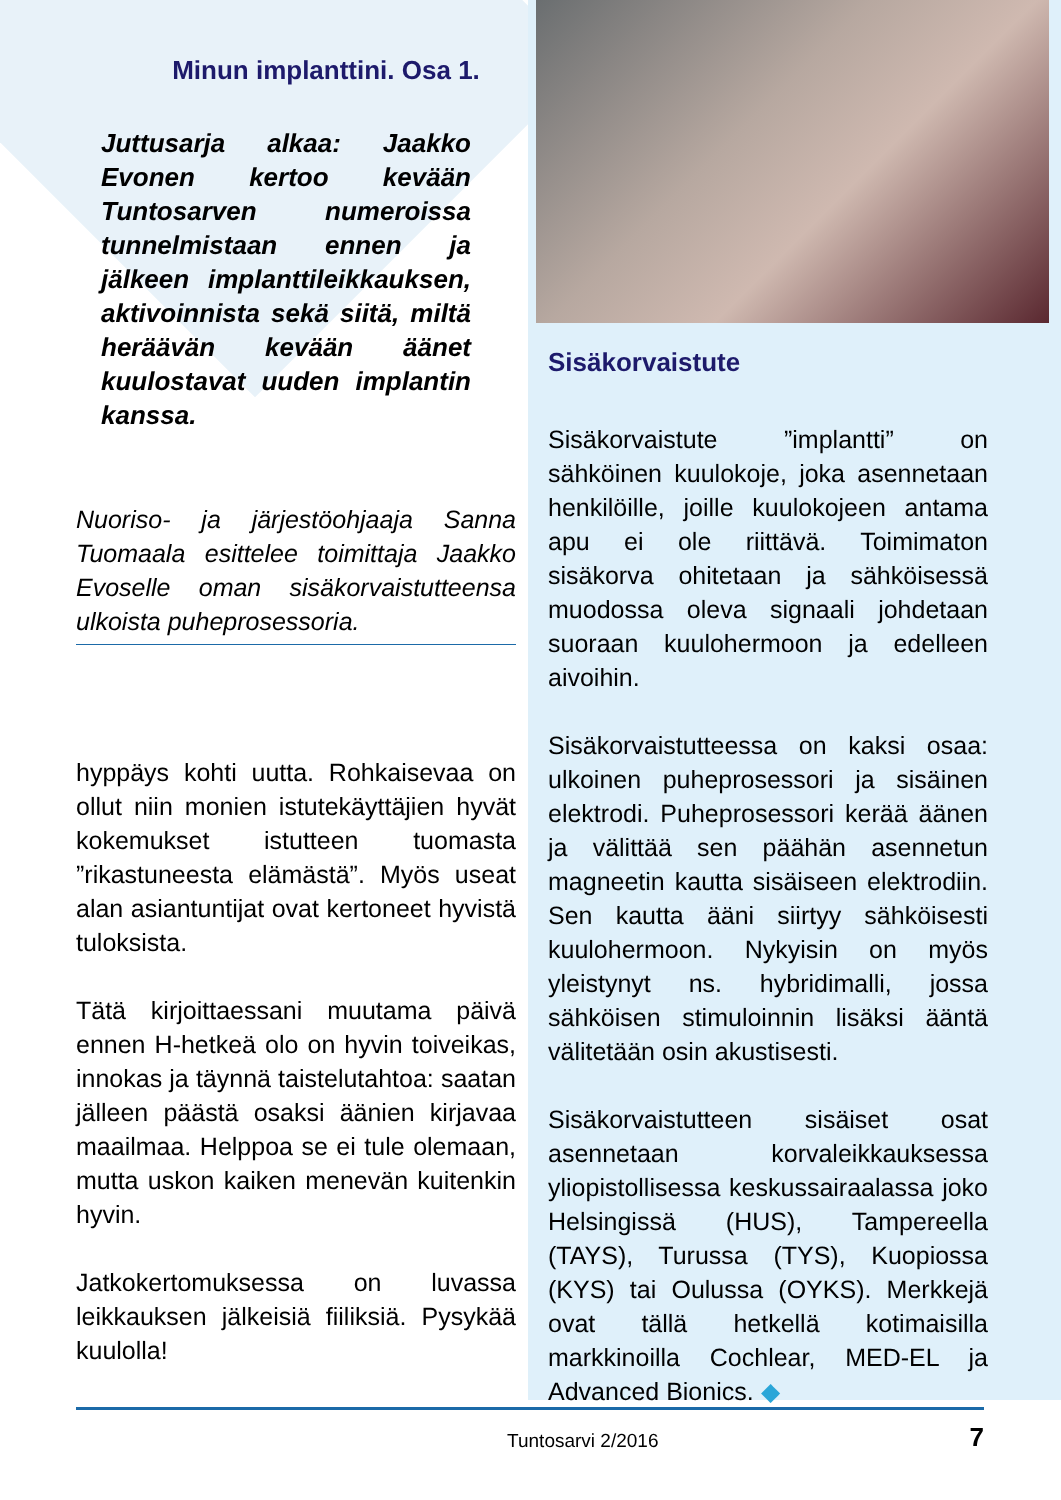Minun implanttini. Osa 1.
Juttusarja alkaa: Jaakko Evonen kertoo kevään Tuntosarven numeroissa tunnelmistaan ennen ja jälkeen implanttileikkauksen, aktivoinnista sekä siitä, miltä heräävän kevään äänet kuulostavat uuden implantin kanssa.
Nuoriso- ja järjestöohjaaja Sanna Tuomaala esittelee toimittaja Jaakko Evoselle oman sisäkorvaistutteensa ulkoista puheprosessoria.
hyppäys kohti uutta. Rohkaisevaa on ollut niin monien istutekäyttäjien hyvät kokemukset istutteen tuomasta ”rikastuneesta elämästä”. Myös useat alan asiantuntijat ovat kertoneet hyvistä tuloksista.
Tätä kirjoittaessani muutama päivä ennen H-hetkeä olo on hyvin toiveikas, innokas ja täynnä taistelutahtoa: saatan jälleen päästä osaksi äänien kirjavaa maailmaa. Helppoa se ei tule olemaan, mutta uskon kaiken menevän kuitenkin hyvin.
Jatkokertomuksessa on luvassa leikkauksen jälkeisiä fiiliksiä. Pysykää kuulolla!
Sisäkorvaistute
Sisäkorvaistute ”implantti” on sähköinen kuulokoje, joka asennetaan henkilöille, joille kuulokojeen antama apu ei ole riittävä. Toimimaton sisäkorva ohitetaan ja sähköisessä muodossa oleva signaali johdetaan suoraan kuulohermoon ja edelleen aivoihin.
Sisäkorvaistutteessa on kaksi osaa: ulkoinen puheprosessori ja sisäinen elektrodi. Puheprosessori kerää äänen ja välittää sen päähän asennetun magneetin kautta sisäiseen elektrodiin. Sen kautta ääni siirtyy sähköisesti kuulohermoon. Nykyisin on myös yleistynyt ns. hybridimalli, jossa sähköisen stimuloinnin lisäksi ääntä välitetään osin akustisesti.
Sisäkorvaistutteen sisäiset osat asennetaan korvaleikkauksessa yliopistollisessa keskussairaalassa joko Helsingissä (HUS), Tampereella (TAYS), Turussa (TYS), Kuopiossa (KYS) tai Oulussa (OYKS). Merkkejä ovat tällä hetkellä kotimaisilla markkinoilla Cochlear, MED-EL ja Advanced Bionics. ◆
Tuntosarvi 2/2016 7